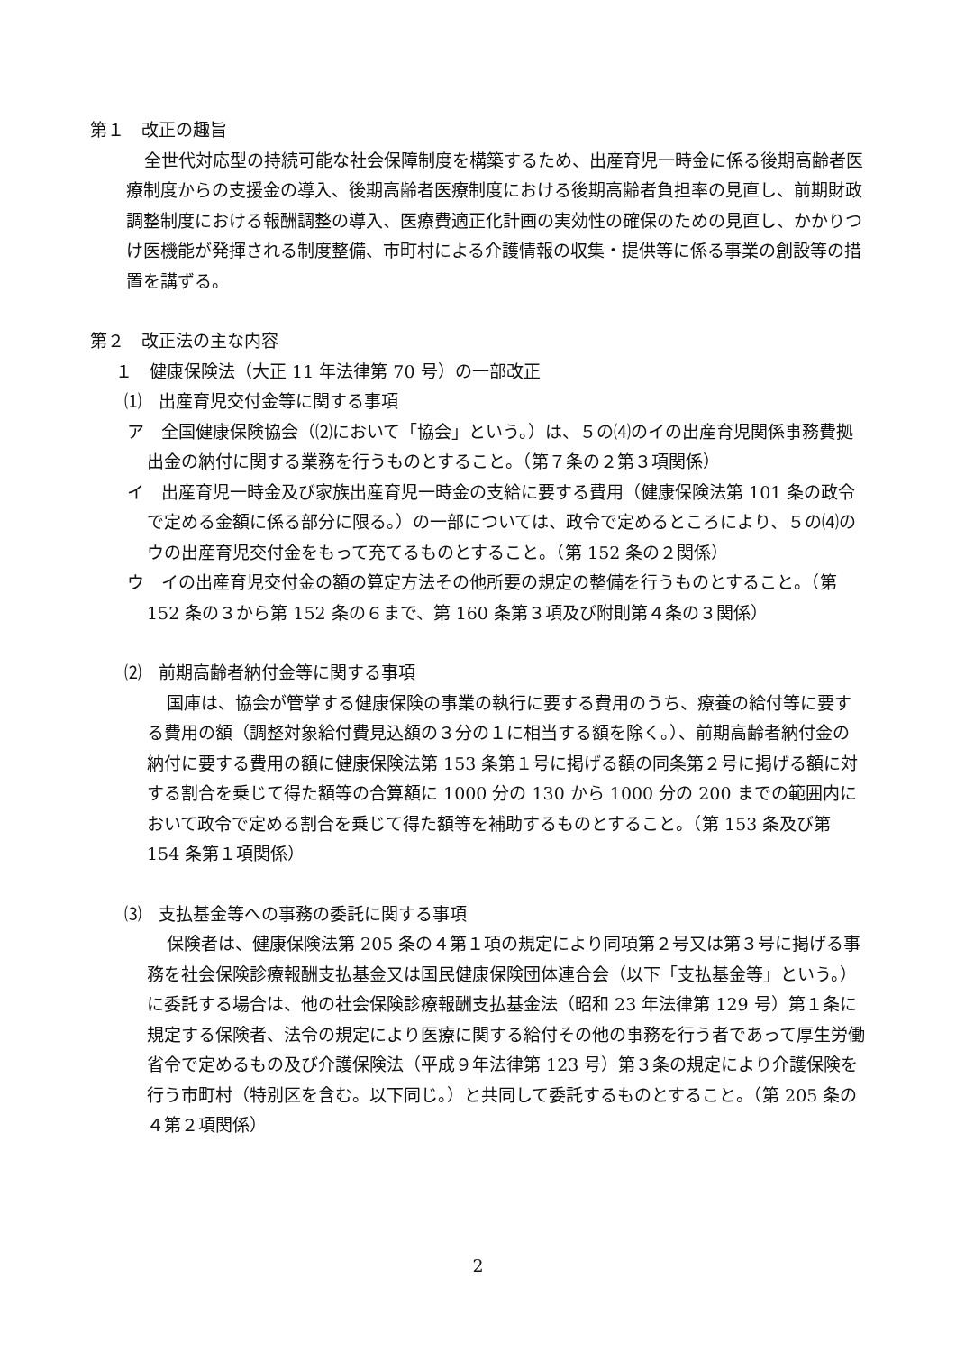第１　改正の趣旨
全世代対応型の持続可能な社会保障制度を構築するため、出産育児一時金に係る後期高齢者医療制度からの支援金の導入、後期高齢者医療制度における後期高齢者負担率の見直し、前期財政調整制度における報酬調整の導入、医療費適正化計画の実効性の確保のための見直し、かかりつけ医機能が発揮される制度整備、市町村による介護情報の収集・提供等に係る事業の創設等の措置を講ずる。
第２　改正法の主な内容
１　健康保険法（大正 11 年法律第 70 号）の一部改正
⑴　出産育児交付金等に関する事項
ア　全国健康保険協会（⑵において「協会」という。）は、５の⑷のイの出産育児関係事務費拠出金の納付に関する業務を行うものとすること。（第７条の２第３項関係）
イ　出産育児一時金及び家族出産育児一時金の支給に要する費用（健康保険法第 101 条の政令で定める金額に係る部分に限る。）の一部については、政令で定めるところにより、５の⑷のウの出産育児交付金をもって充てるものとすること。（第 152 条の２関係）
ウ　イの出産育児交付金の額の算定方法その他所要の規定の整備を行うものとすること。（第 152 条の３から第 152 条の６まで、第 160 条第３項及び附則第４条の３関係）
⑵　前期高齢者納付金等に関する事項
国庫は、協会が管掌する健康保険の事業の執行に要する費用のうち、療養の給付等に要する費用の額（調整対象給付費見込額の３分の１に相当する額を除く。）、前期高齢者納付金の納付に要する費用の額に健康保険法第 153 条第１号に掲げる額の同条第２号に掲げる額に対する割合を乗じて得た額等の合算額に 1000 分の 130 から 1000 分の 200 までの範囲内において政令で定める割合を乗じて得た額等を補助するものとすること。（第 153 条及び第 154 条第１項関係）
⑶　支払基金等への事務の委託に関する事項
保険者は、健康保険法第 205 条の４第１項の規定により同項第２号又は第３号に掲げる事務を社会保険診療報酬支払基金又は国民健康保険団体連合会（以下「支払基金等」という。）に委託する場合は、他の社会保険診療報酬支払基金法（昭和 23 年法律第 129 号）第１条に規定する保険者、法令の規定により医療に関する給付その他の事務を行う者であって厚生労働省令で定めるもの及び介護保険法（平成９年法律第 123 号）第３条の規定により介護保険を行う市町村（特別区を含む。以下同じ。）と共同して委託するものとすること。（第 205 条の４第２項関係）
2